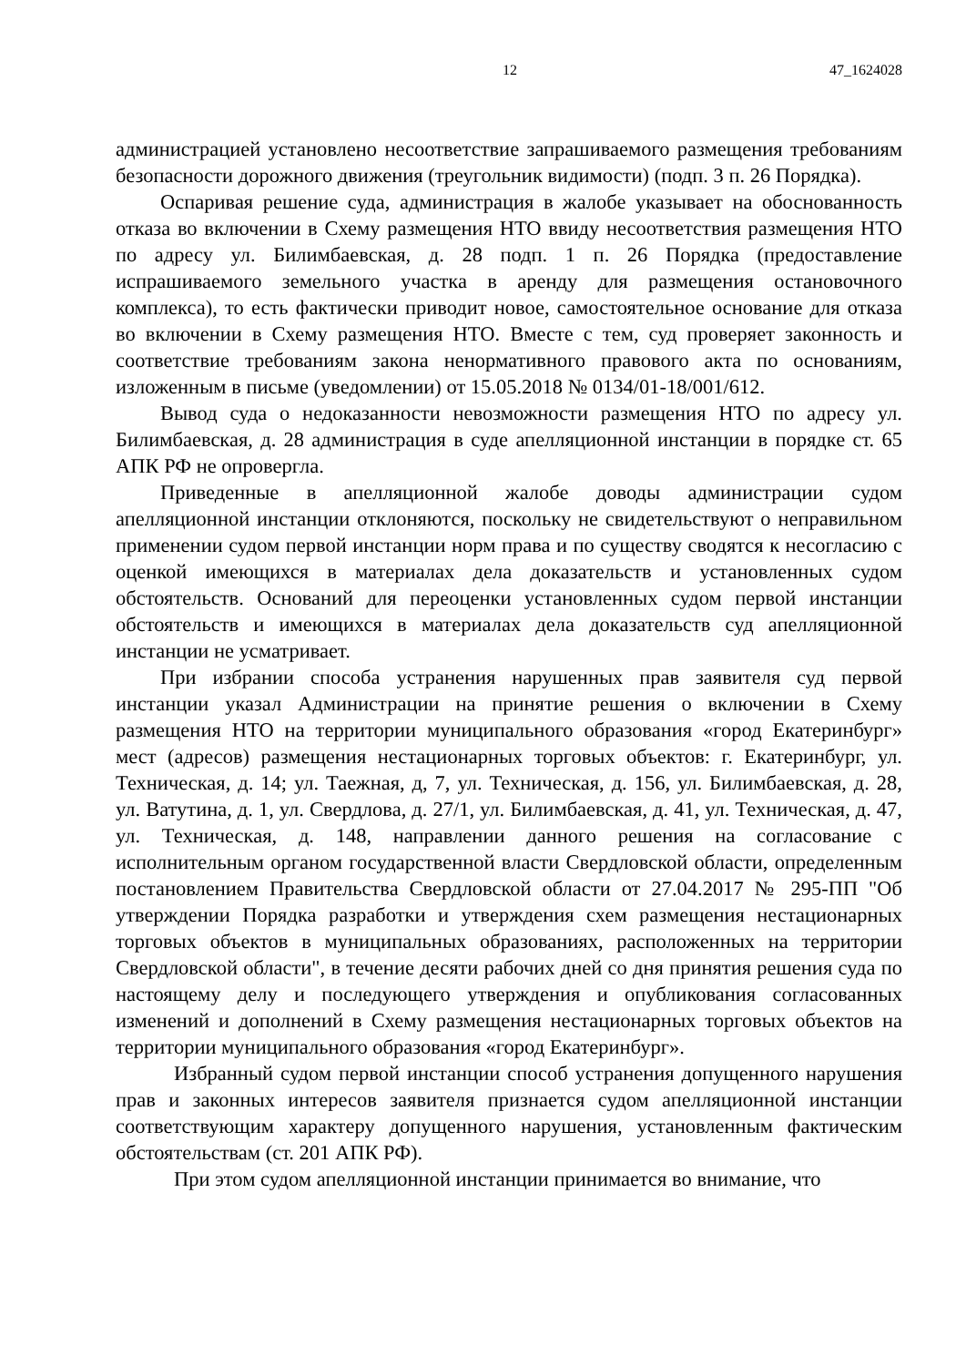12 47_1624028
администрацией установлено несоответствие запрашиваемого размещения требованиям безопасности дорожного движения (треугольник видимости) (подп. 3 п. 26 Порядка).
Оспаривая решение суда, администрация в жалобе указывает на обоснованность отказа во включении в Схему размещения НТО ввиду несоответствия размещения НТО по адресу ул. Билимбаевская, д. 28 подп. 1 п. 26 Порядка (предоставление испрашиваемого земельного участка в аренду для размещения остановочного комплекса), то есть фактически приводит новое, самостоятельное основание для отказа во включении в Схему размещения НТО. Вместе с тем, суд проверяет законность и соответствие требованиям закона ненормативного правового акта по основаниям, изложенным в письме (уведомлении) от 15.05.2018 № 0134/01-18/001/612.
Вывод суда о недоказанности невозможности размещения НТО по адресу ул. Билимбаевская, д. 28 администрация в суде апелляционной инстанции в порядке ст. 65 АПК РФ не опровергла.
Приведенные в апелляционной жалобе доводы администрации судом апелляционной инстанции отклоняются, поскольку не свидетельствуют о неправильном применении судом первой инстанции норм права и по существу сводятся к несогласию с оценкой имеющихся в материалах дела доказательств и установленных судом обстоятельств. Оснований для переоценки установленных судом первой инстанции обстоятельств и имеющихся в материалах дела доказательств суд апелляционной инстанции не усматривает.
При избрании способа устранения нарушенных прав заявителя суд первой инстанции указал Администрации на принятие решения о включении в Схему размещения НТО на территории муниципального образования «город Екатеринбург» мест (адресов) размещения нестационарных торговых объектов: г. Екатеринбург, ул. Техническая, д. 14; ул. Таежная, д, 7, ул. Техническая, д. 156, ул. Билимбаевская, д. 28, ул. Ватутина, д. 1, ул. Свердлова, д. 27/1, ул. Билимбаевская, д. 41, ул. Техническая, д. 47, ул. Техническая, д. 148, направлении данного решения на согласование с исполнительным органом государственной власти Свердловской области, определенным постановлением Правительства Свердловской области от 27.04.2017 № 295-ПП "Об утверждении Порядка разработки и утверждения схем размещения нестационарных торговых объектов в муниципальных образованиях, расположенных на территории Свердловской области", в течение десяти рабочих дней со дня принятия решения суда по настоящему делу и последующего утверждения и опубликования согласованных изменений и дополнений в Схему размещения нестационарных торговых объектов на территории муниципального образования «город Екатеринбург».
Избранный судом первой инстанции способ устранения допущенного нарушения прав и законных интересов заявителя признается судом апелляционной инстанции соответствующим характеру допущенного нарушения, установленным фактическим обстоятельствам (ст. 201 АПК РФ).
При этом судом апелляционной инстанции принимается во внимание, что